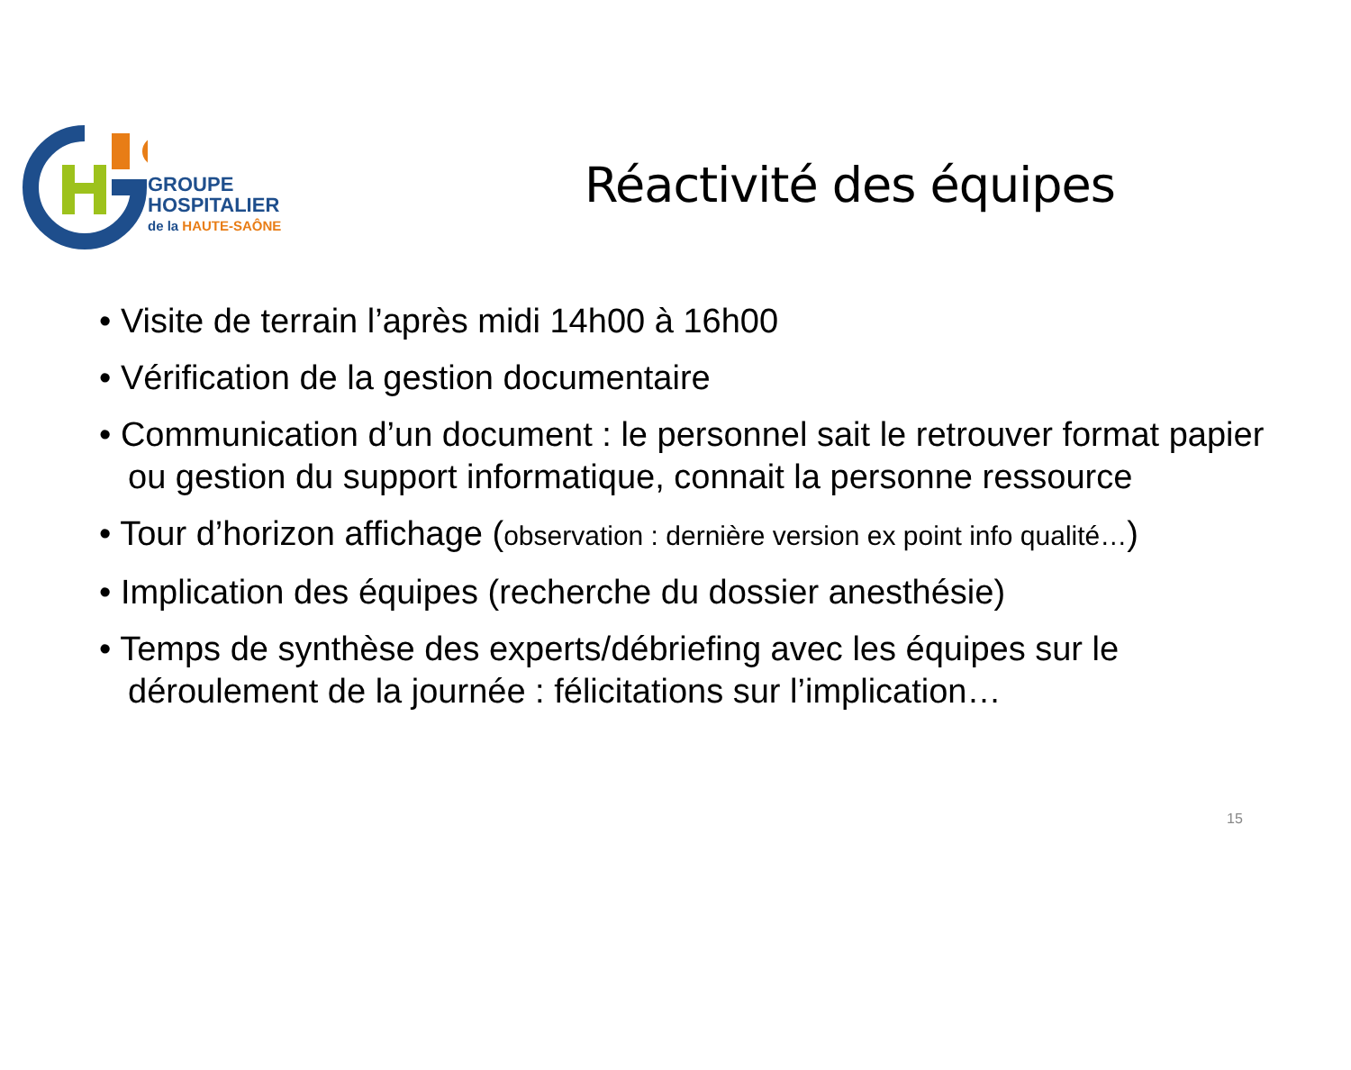GROUPE
HOSPITALIER
de la HAUTE-SAÔNE
Réactivité des équipes
Visite de terrain l’après midi 14h00 à 16h00
Vérification de la gestion documentaire
Communication d’un document : le personnel sait le retrouver format papier ou gestion du support informatique, connait la personne ressource
Tour d’horizon affichage (observation : dernière version ex point info qualité…)
Implication des équipes (recherche du dossier anesthésie)
Temps de synthèse des experts/débriefing avec les équipes sur le déroulement de la journée : félicitations sur l’implication…
15